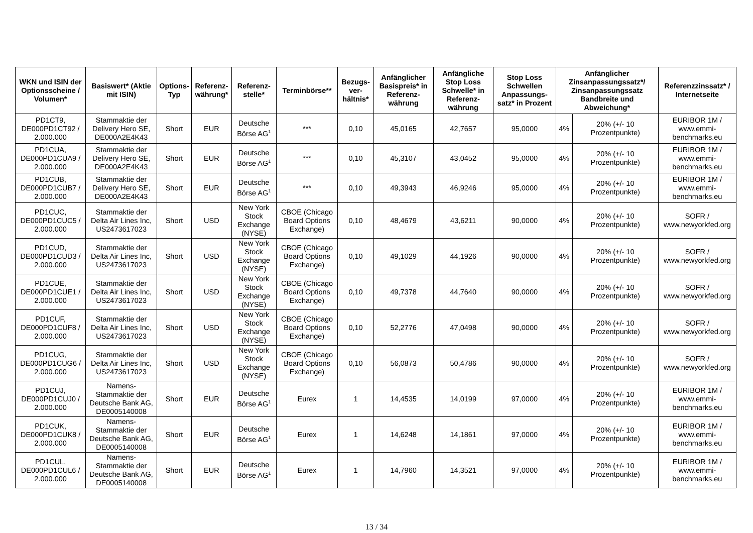| WKN und ISIN der Optionsscheine / Volumen* | Basiswert* (Aktie mit ISIN) | Options-Typ | Referenz-währung* | Referenz-stelle* | Terminbörse** | Bezugs-ver-hältnis* | Anfänglicher Basispreis* in Referenz-währung | Anfängliche Stop Loss Schwelle* in Referenz-währung | Stop Loss Schwellen Anpassungs-satz* in Prozent | Anfänglicher Zinsanpassungssatz*/ Zinsanpassungssatz Bandbreite und Abweichung* | | Referenzzinssatz* / Internetseite |
| --- | --- | --- | --- | --- | --- | --- | --- | --- | --- | --- | --- | --- |
| PD1CT9, DE000PD1CT92 / 2.000.000 | Stammaktie der Delivery Hero SE, DE000A2E4K43 | Short | EUR | Deutsche Börse AG<sup>1</sup> | *** | 0,10 | 45,0165 | 42,7657 | 95,0000 | 4% | 20% (+/- 10 Prozentpunkte) | EURIBOR 1M / www.emmi-benchmarks.eu |
| PD1CUA, DE000PD1CUA9 / 2.000.000 | Stammaktie der Delivery Hero SE, DE000A2E4K43 | Short | EUR | Deutsche Börse AG<sup>1</sup> | *** | 0,10 | 45,3107 | 43,0452 | 95,0000 | 4% | 20% (+/- 10 Prozentpunkte) | EURIBOR 1M / www.emmi-benchmarks.eu |
| PD1CUB, DE000PD1CUB7 / 2.000.000 | Stammaktie der Delivery Hero SE, DE000A2E4K43 | Short | EUR | Deutsche Börse AG<sup>1</sup> | *** | 0,10 | 49,3943 | 46,9246 | 95,0000 | 4% | 20% (+/- 10 Prozentpunkte) | EURIBOR 1M / www.emmi-benchmarks.eu |
| PD1CUC, DE000PD1CUC5 / 2.000.000 | Stammaktie der Delta Air Lines Inc, US2473617023 | Short | USD | New York Stock Exchange (NYSE) | CBOE (Chicago Board Options Exchange) | 0,10 | 48,4679 | 43,6211 | 90,0000 | 4% | 20% (+/- 10 Prozentpunkte) | SOFR / www.newyorkfed.org |
| PD1CUD, DE000PD1CUD3 / 2.000.000 | Stammaktie der Delta Air Lines Inc, US2473617023 | Short | USD | New York Stock Exchange (NYSE) | CBOE (Chicago Board Options Exchange) | 0,10 | 49,1029 | 44,1926 | 90,0000 | 4% | 20% (+/- 10 Prozentpunkte) | SOFR / www.newyorkfed.org |
| PD1CUE, DE000PD1CUE1 / 2.000.000 | Stammaktie der Delta Air Lines Inc, US2473617023 | Short | USD | New York Stock Exchange (NYSE) | CBOE (Chicago Board Options Exchange) | 0,10 | 49,7378 | 44,7640 | 90,0000 | 4% | 20% (+/- 10 Prozentpunkte) | SOFR / www.newyorkfed.org |
| PD1CUF, DE000PD1CUF8 / 2.000.000 | Stammaktie der Delta Air Lines Inc, US2473617023 | Short | USD | New York Stock Exchange (NYSE) | CBOE (Chicago Board Options Exchange) | 0,10 | 52,2776 | 47,0498 | 90,0000 | 4% | 20% (+/- 10 Prozentpunkte) | SOFR / www.newyorkfed.org |
| PD1CUG, DE000PD1CUG6 / 2.000.000 | Stammaktie der Delta Air Lines Inc, US2473617023 | Short | USD | New York Stock Exchange (NYSE) | CBOE (Chicago Board Options Exchange) | 0,10 | 56,0873 | 50,4786 | 90,0000 | 4% | 20% (+/- 10 Prozentpunkte) | SOFR / www.newyorkfed.org |
| PD1CUJ, DE000PD1CUJ0 / 2.000.000 | Namens-Stammaktie der Deutsche Bank AG, DE0005140008 | Short | EUR | Deutsche Börse AG<sup>1</sup> | Eurex | 1 | 14,4535 | 14,0199 | 97,0000 | 4% | 20% (+/- 10 Prozentpunkte) | EURIBOR 1M / www.emmi-benchmarks.eu |
| PD1CUK, DE000PD1CUK8 / 2.000.000 | Namens-Stammaktie der Deutsche Bank AG, DE0005140008 | Short | EUR | Deutsche Börse AG<sup>1</sup> | Eurex | 1 | 14,6248 | 14,1861 | 97,0000 | 4% | 20% (+/- 10 Prozentpunkte) | EURIBOR 1M / www.emmi-benchmarks.eu |
| PD1CUL, DE000PD1CUL6 / 2.000.000 | Namens-Stammaktie der Deutsche Bank AG, DE0005140008 | Short | EUR | Deutsche Börse AG<sup>1</sup> | Eurex | 1 | 14,7960 | 14,3521 | 97,0000 | 4% | 20% (+/- 10 Prozentpunkte) | EURIBOR 1M / www.emmi-benchmarks.eu |
13 / 34